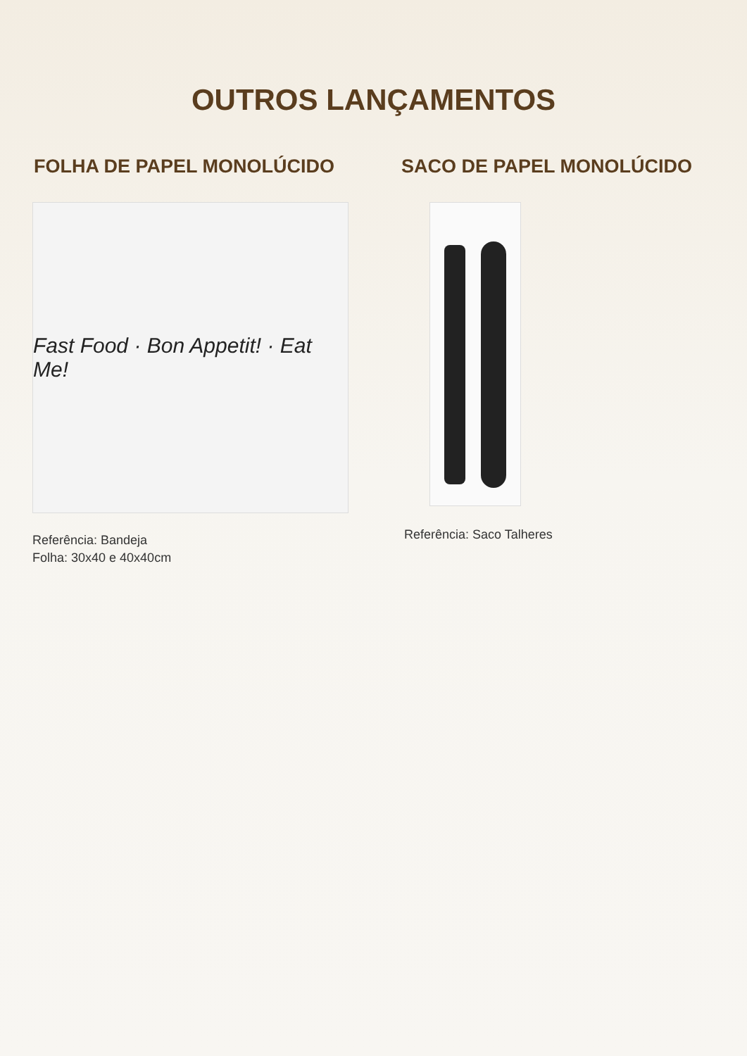OUTROS LANÇAMENTOS
FOLHA DE PAPEL MONOLÚCIDO
Fast Food · Bon Appetit! · Eat Me!
Referência: Bandeja
Folha: 30x40 e 40x40cm
SACO DE PAPEL MONOLÚCIDO
Referência: Saco Talheres